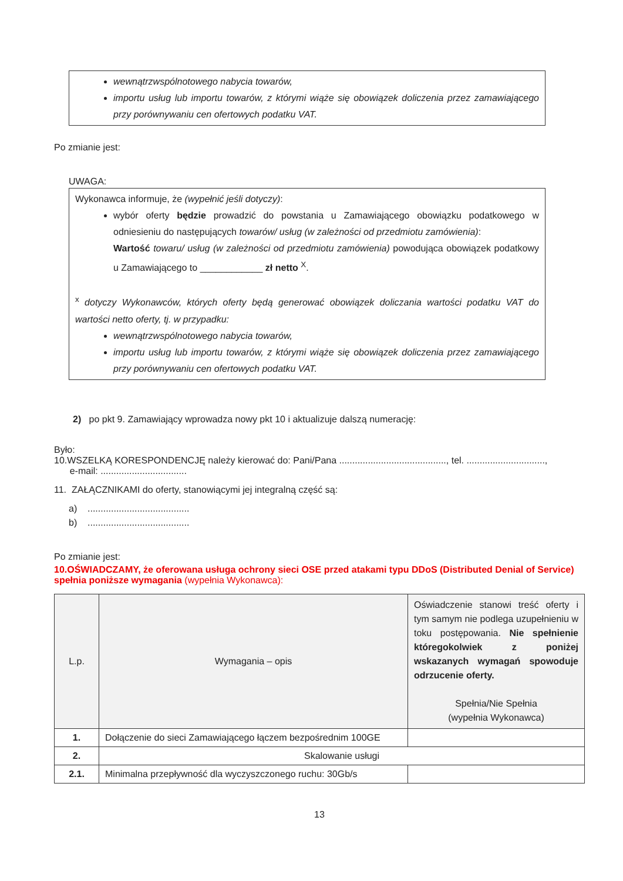wewnątrzwspólnotowego nabycia towarów,
importu usług lub importu towarów, z którymi wiąże się obowiązek doliczenia przez zamawiającego przy porównywaniu cen ofertowych podatku VAT.
Po zmianie jest:
UWAGA:
Wykonawca informuje, że (wypełnić jeśli dotyczy):
wybór oferty będzie prowadzić do powstania u Zamawiającego obowiązku podatkowego w odniesieniu do następujących towarów/ usług (w zależności od przedmiotu zamówienia):
Wartość towaru/ usług (w zależności od przedmiotu zamówienia) powodująca obowiązek podatkowy u Zamawiającego to ____________ zł netto <sup>X</sup>.
<sup>x</sup> dotyczy Wykonawców, których oferty będą generować obowiązek doliczania wartości podatku VAT do wartości netto oferty, tj. w przypadku:
wewnątrzwspólnotowego nabycia towarów,
importu usług lub importu towarów, z którymi wiąże się obowiązek doliczenia przez zamawiającego przy porównywaniu cen ofertowych podatku VAT.
2) po pkt 9. Zamawiający wprowadza nowy pkt 10 i aktualizuje dalszą numerację:
Było:
10.WSZELKĄ KORESPONDENCJĘ należy kierować do: Pani/Pana ........................................., tel. ..............................,
e-mail: .................................
11. ZAŁĄCZNIKAMI do oferty, stanowiącymi jej integralną część są:
a) .......................................
b) .......................................
Po zmianie jest:
10.OŚWIADCZAMY, że oferowana usługa ochrony sieci OSE przed atakami typu DDoS (Distributed Denial of Service) spełnia poniższe wymagania (wypełnia Wykonawca):
| L.p. | Wymagania – opis | Oświadczenie stanowi treść oferty i tym samym nie podlega uzupełnieniu w toku postępowania. Nie spełnienie któregokolwiek z poniżej wskazanych wymagań spowoduje odrzucenie oferty. Spełnia/Nie Spełnia (wypełnia Wykonawca) |
| 1. | Dołączenie do sieci Zamawiającego łączem bezpośrednim 100GE | |
| 2. | Skalowanie usługi | |
| 2.1. | Minimalna przepływność dla wyczyszczonego ruchu: 30Gb/s | |
13